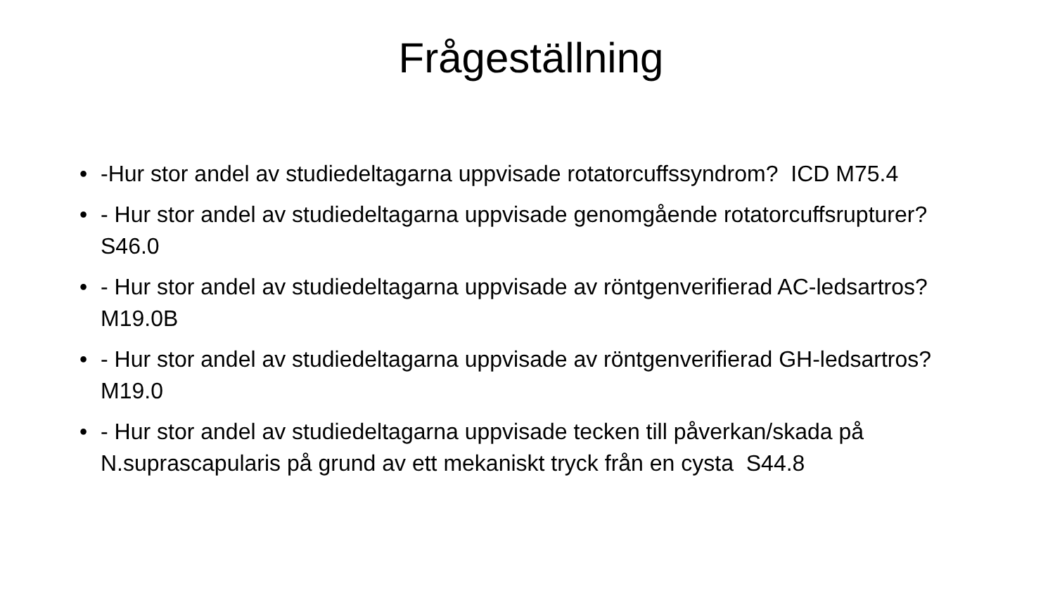Frågeställning
• -Hur stor andel av studiedeltagarna uppvisade rotatorcuffssyndrom? ICD M75.4
• - Hur stor andel av studiedeltagarna uppvisade genomgående rotatorcuffsrupturer? S46.0
• - Hur stor andel av studiedeltagarna uppvisade av röntgenverifierad AC-ledsartros? M19.0B
• - Hur stor andel av studiedeltagarna uppvisade av röntgenverifierad GH-ledsartros? M19.0
• - Hur stor andel av studiedeltagarna uppvisade tecken till påverkan/skada på N.suprascapularis på grund av ett mekaniskt tryck från en cysta S44.8